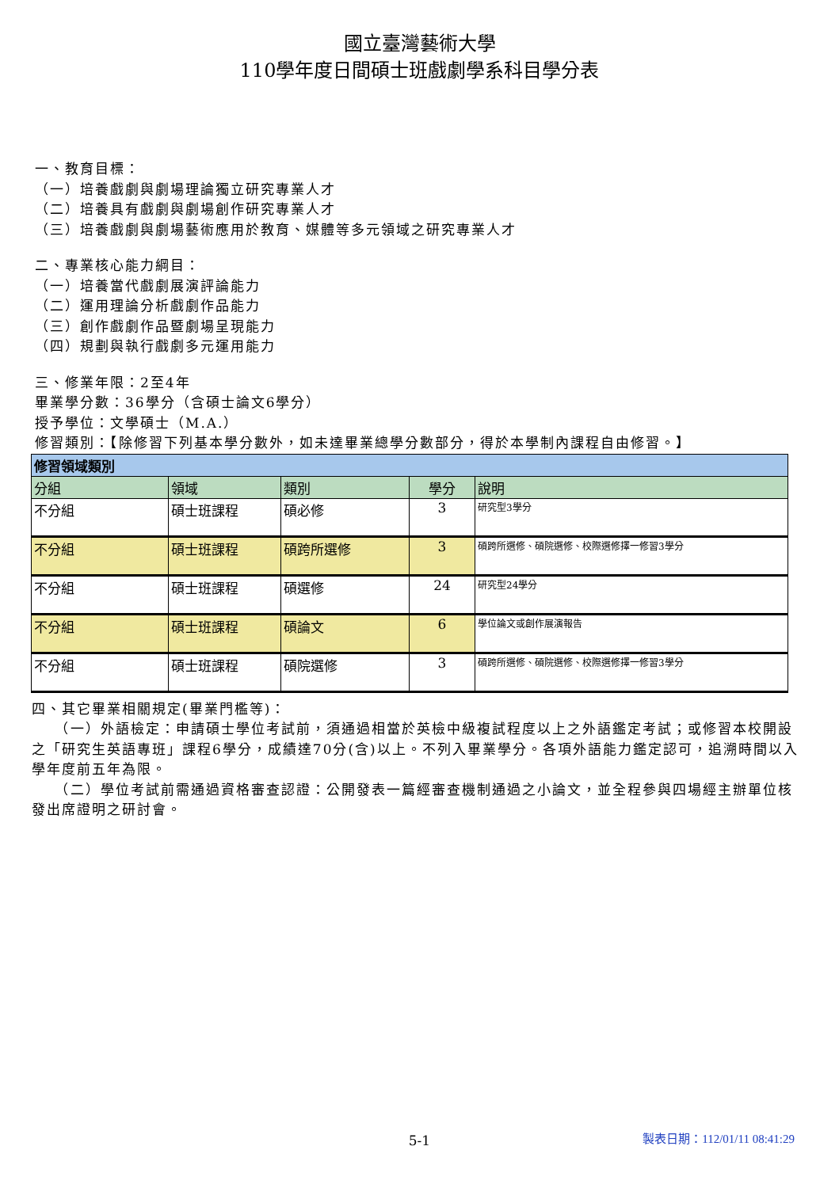國立臺灣藝術大學
110學年度日間碩士班戲劇學系科目學分表
一、教育目標：
（一）培養戲劇與劇場理論獨立研究專業人才
（二）培養具有戲劇與劇場創作研究專業人才
（三）培養戲劇與劇場藝術應用於教育、媒體等多元領域之研究專業人才
二、專業核心能力綱目：
（一）培養當代戲劇展演評論能力
（二）運用理論分析戲劇作品能力
（三）創作戲劇作品暨劇場呈現能力
（四）規劃與執行戲劇多元運用能力
三、修業年限：2至4年
畢業學分數：36學分（含碩士論文6學分）
授予學位：文學碩士（M.A.）
修習類別：【除修習下列基本學分數外，如未達畢業總學分數部分，得於本學制內課程自由修習。】
| 修習領域類別 | | | | |
| 分組 | 領域 | 類別 | 學分 | 說明 |
| 不分組 | 碩士班課程 | 碩必修 | 3 | 研究型3學分 |
| 不分組 | 碩士班課程 | 碩跨所選修 | 3 | 碩跨所選修、碩院選修、校際選修擇一修習3學分 |
| 不分組 | 碩士班課程 | 碩選修 | 24 | 研究型24學分 |
| 不分組 | 碩士班課程 | 碩論文 | 6 | 學位論文或創作展演報告 |
| 不分組 | 碩士班課程 | 碩院選修 | 3 | 碩跨所選修、碩院選修、校際選修擇一修習3學分 |
四、其它畢業相關規定(畢業門檻等)：
　　（一）外語檢定：申請碩士學位考試前，須通過相當於英檢中級複試程度以上之外語鑑定考試；或修習本校開設之「研究生英語專班」課程6學分，成績達70分(含)以上。不列入畢業學分。各項外語能力鑑定認可，追溯時間以入學年度前五年為限。
　　（二）學位考試前需通過資格審查認證：公開發表一篇經審查機制通過之小論文，並全程參與四場經主辦單位核發出席證明之研討會。
5-1
製表日期：112/01/11 08:41:29